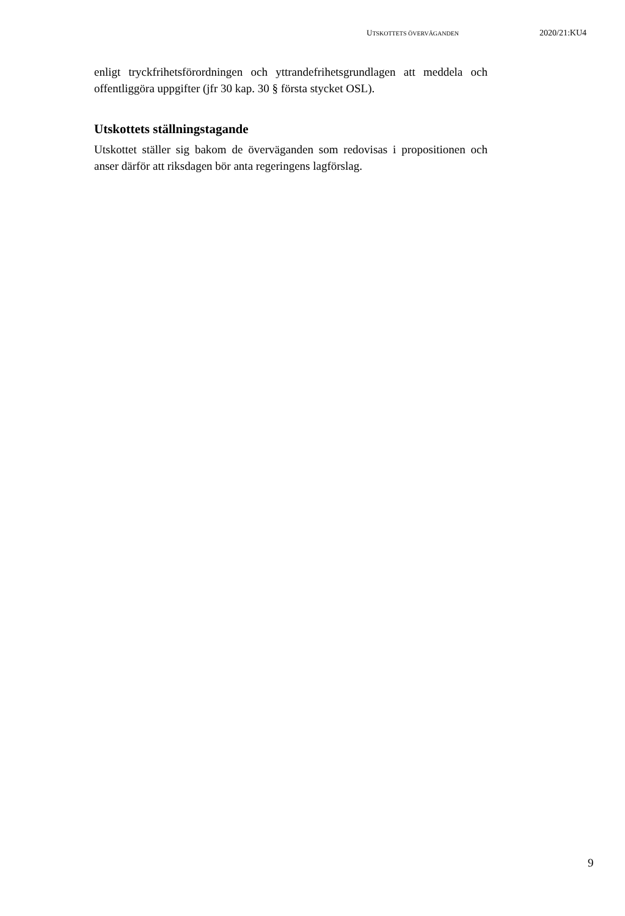UTSKOTTETS ÖVERVÄGANDEN 2020/21:KU4
enligt tryckfrihetsförordningen och yttrandefrihetsgrundlagen att meddela och offentliggöra uppgifter (jfr 30 kap. 30 § första stycket OSL).
Utskottets ställningstagande
Utskottet ställer sig bakom de överväganden som redovisas i propositionen och anser därför att riksdagen bör anta regeringens lagförslag.
9